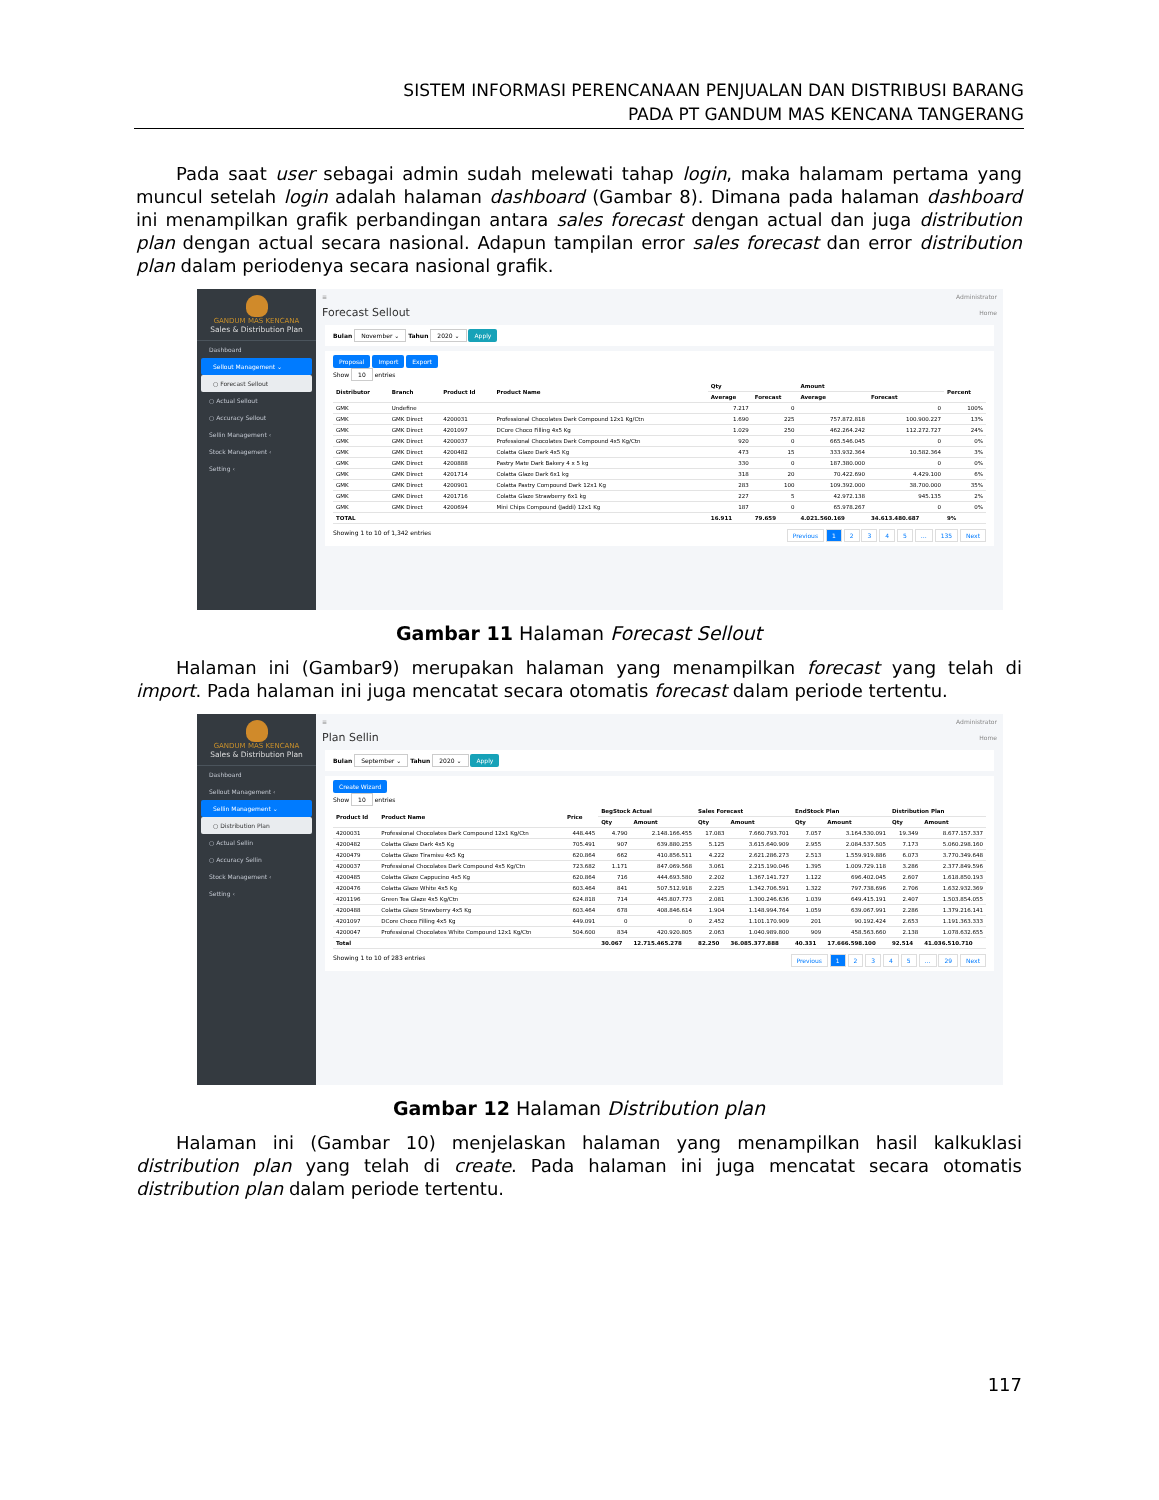SISTEM INFORMASI PERENCANAAN PENJUALAN DAN DISTRIBUSI BARANG
PADA PT GANDUM MAS KENCANA TANGERANG
Pada saat user sebagai admin sudah melewati tahap login, maka halamam pertama yang muncul setelah login adalah halaman dashboard (Gambar 8). Dimana pada halaman dashboard ini menampilkan grafik perbandingan antara sales forecast dengan actual dan juga distribution plan dengan actual secara nasional. Adapun tampilan error sales forecast dan error distribution plan dalam periodenya secara nasional grafik.
GANDUM MAS KENCANA
Sales & Distribution Plan
Dashboard
Sellout Management ⌄
○ Forecast Sellout
○ Actual Sellout
○ Accuracy Sellout
Sellin Management ‹
Stock Management ‹
Setting ‹
≡ Administrator
Forecast Sellout Home
Bulan November ⌄ Tahun 2020 ⌄ Apply
Proposal Import Export
Show 10 entries
| Distributor | Branch | Product Id | Product Name | Qty | | Amount | | Percent |
| --- | --- | --- | --- | --- | --- | --- | --- | --- |
| | | | | Average | Forecast | Average | Forecast | |
| GMK | Undefine | | | 7.217 | 0 | | 0 | 100% |
| GMK | GMK Direct | 4200031 | Professional Chocolates Dark Compound 12x1 Kg/Ctn | 1.690 | 225 | 757.872.818 | 100.900.227 | 13% |
| GMK | GMK Direct | 4201097 | DCore Choco Filling 4x5 Kg | 1.029 | 250 | 462.264.242 | 112.272.727 | 24% |
| GMK | GMK Direct | 4200037 | Professional Chocolates Dark Compound 4x5 Kg/Ctn | 920 | 0 | 665.546.045 | 0 | 0% |
| GMK | GMK Direct | 4200482 | Colatta Glaze Dark 4x5 Kg | 473 | 15 | 333.932.364 | 10.582.364 | 3% |
| GMK | GMK Direct | 4200888 | Pastry Mate Dark Bakery 4 x 5 kg | 330 | 0 | 187.380.000 | 0 | 0% |
| GMK | GMK Direct | 4201714 | Colatta Glaze Dark 6x1 kg | 318 | 20 | 70.422.690 | 4.429.100 | 6% |
| GMK | GMK Direct | 4200901 | Colatta Pastry Compound Dark 12x1 Kg | 283 | 100 | 109.392.000 | 38.700.000 | 35% |
| GMK | GMK Direct | 4201716 | Colatta Glaze Strawberry 6x1 kg | 227 | 5 | 42.972.138 | 945.135 | 2% |
| GMK | GMK Direct | 4200694 | Mini Chips Compound (Jaddi) 12x1 Kg | 187 | 0 | 65.978.267 | 0 | 0% |
| TOTAL | | | | 16.911 | 79.659 | 4.021.560.169 | 34.613.480.687 | 9% |
Showing 1 to 10 of 1,342 entries Previous 1 2 3 4 5 … 135 Next
Gambar 11 Halaman Forecast Sellout
Halaman ini (Gambar9) merupakan halaman yang menampilkan forecast yang telah di import. Pada halaman ini juga mencatat secara otomatis forecast dalam periode tertentu.
GANDUM MAS KENCANA
Sales & Distribution Plan
Dashboard
Sellout Management ‹
Sellin Management ⌄
○ Distribution Plan
○ Actual Sellin
○ Accuracy Sellin
Stock Management ‹
Setting ‹
≡ Administrator
Plan Sellin Home
Bulan September ⌄ Tahun 2020 ⌄ Apply
Create Wizard
Show 10 entries
| Product Id | Product Name | Price | BegStock Actual | | Sales Forecast | | EndStock Plan | | Distribution Plan | |
| --- | --- | --- | --- | --- | --- | --- | --- | --- | --- | --- |
| | | | Qty | Amount | Qty | Amount | Qty | Amount | Qty | Amount |
| 4200031 | Professional Chocolates Dark Compound 12x1 Kg/Ctn | 448.445 | 4.790 | 2.148.166.455 | 17.083 | 7.660.793.701 | 7.057 | 3.164.530.091 | 19.349 | 8.677.157.337 |
| 4200482 | Colatta Glaze Dark 4x5 Kg | 705.491 | 907 | 639.880.255 | 5.125 | 3.615.640.909 | 2.955 | 2.084.537.505 | 7.173 | 5.060.298.160 |
| 4200479 | Colatta Glaze Tiramisu 4x5 Kg | 620.864 | 662 | 410.856.511 | 4.222 | 2.621.286.273 | 2.513 | 1.559.919.886 | 6.073 | 3.770.349.648 |
| 4200037 | Professional Chocolates Dark Compound 4x5 Kg/Ctn | 723.682 | 1.171 | 847.069.568 | 3.061 | 2.215.190.046 | 1.395 | 1.009.729.118 | 3.286 | 2.377.849.596 |
| 4200485 | Colatta Glaze Cappucino 4x5 Kg | 620.864 | 716 | 444.693.580 | 2.202 | 1.367.141.727 | 1.122 | 696.402.045 | 2.607 | 1.618.850.193 |
| 4200476 | Colatta Glaze White 4x5 Kg | 603.464 | 841 | 507.512.918 | 2.225 | 1.342.706.591 | 1.322 | 797.738.696 | 2.706 | 1.632.932.369 |
| 4201196 | Green Tea Glaze 4x5 Kg/Ctn | 624.818 | 714 | 445.807.773 | 2.081 | 1.300.246.636 | 1.039 | 649.415.191 | 2.407 | 1.503.854.055 |
| 4200488 | Colatta Glaze Strawberry 4x5 Kg | 603.464 | 678 | 408.846.614 | 1.904 | 1.148.994.764 | 1.059 | 639.067.991 | 2.286 | 1.379.216.141 |
| 4201097 | DCore Choco Filling 4x5 Kg | 449.091 | 0 | 0 | 2.452 | 1.101.170.909 | 201 | 90.192.424 | 2.653 | 1.191.363.333 |
| 4200047 | Professional Chocolates White Compound 12x1 Kg/Ctn | 504.600 | 834 | 420.920.805 | 2.063 | 1.040.989.800 | 909 | 458.563.660 | 2.138 | 1.078.632.655 |
| Total | | | 30.067 | 12.715.465.278 | 82.250 | 36.085.377.888 | 40.331 | 17.666.598.100 | 92.514 | 41.036.510.710 |
Showing 1 to 10 of 283 entries Previous 1 2 3 4 5 … 29 Next
Gambar 12 Halaman Distribution plan
Halaman ini (Gambar 10) menjelaskan halaman yang menampilkan hasil kalkuklasi distribution plan yang telah di create. Pada halaman ini juga mencatat secara otomatis distribution plan dalam periode tertentu.
117